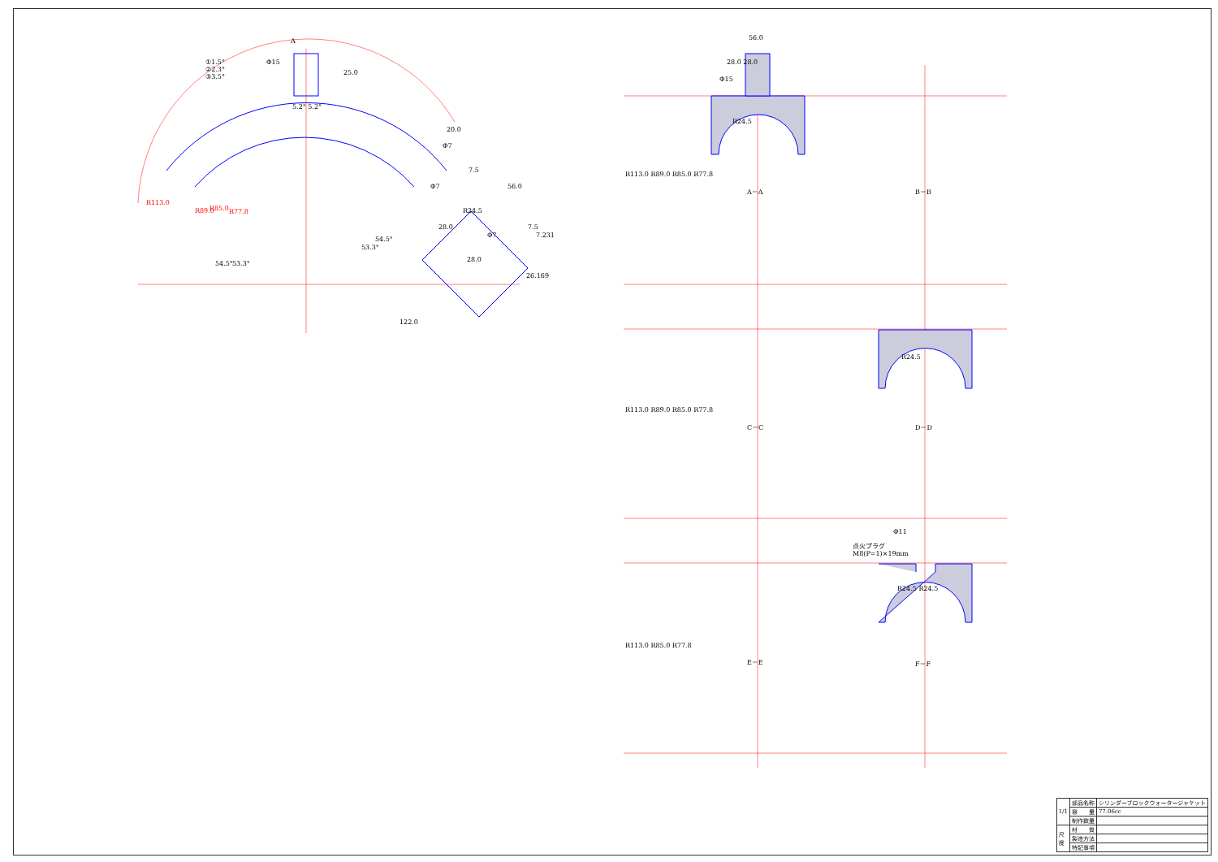①1.5°
②2.3°
③3.5°
A
Φ15
25.0
5.2° 5.2°
R113.0
R89.0 R85.0 R77.8
54.5° 53.3°
54.5°
53.3°
122.0
20.0
Φ7
Φ7
Φ7
56.0
R24.5
28.0
28.0
7.231
26.169
7.5
7.5
56.0
28.0 28.0
Φ15
R24.5
A－A B－B
C－C D－D
E－E F－F
R113.0 R89.0 R85.0 R77.8
R113.0 R89.0 R85.0 R77.8
R113.0 R85.0 R77.8
Φ11
点火プラグ
M8(P=1)×19mm
R24.5
R24.5 R24.5
| 1/1 | 部品名称 | シリンダーブロックウォータージャケット |
| | 容 量 | 77.06cc |
| | 制作数量 | |
| 尺 度 | 材 質 | |
| | 製造方法 | |
| | 特記事項 | |